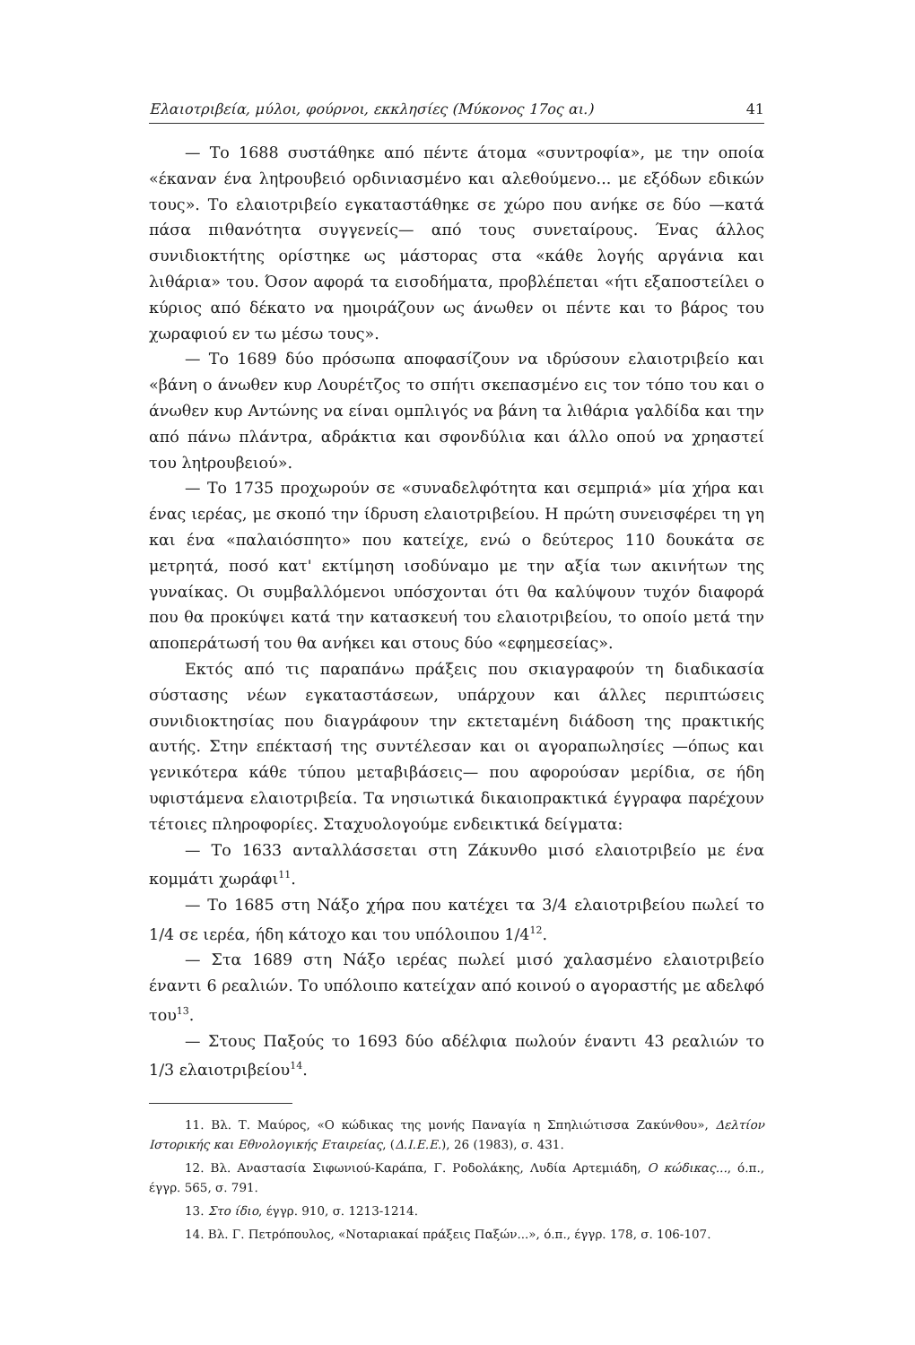Ελαιοτριβεία, μύλοι, φούρνοι, εκκλησίες (Μύκονος 17ος αι.) 41
— Το 1688 συστάθηκε από πέντε άτομα «συντροφία», με την οποία «έκαναν ένα ληtρουβειό ορδινιασμένο και αλεθούμενο... με εξόδων εδικών τους». Το ελαιοτριβείο εγκαταστάθηκε σε χώρο που ανήκε σε δύο —κατά πάσα πιθανότητα συγγενείς— από τους συνεταίρους. Ένας άλλος συνιδιοκτήτης ορίστηκε ως μάστορας στα «κάθε λογής αργάνια και λιθάρια» του. Όσον αφορά τα εισοδήματα, προβλέπεται «ήτι εξαποστείλει ο κύριος από δέκατο να ημοιράζουν ως άνωθεν οι πέντε και το βάρος του χωραφιού εν τω μέσω τους».
— Το 1689 δύο πρόσωπα αποφασίζουν να ιδρύσουν ελαιοτριβείο και «βάνη ο άνωθεν κυρ Λουρέτζος το σπήτι σκεπασμένο εις τον τόπο του και ο άνωθεν κυρ Αντώνης να είναι ομπλιγός να βάνη τα λιθάρια γαλδίδα και την από πάνω πλάντρα, αδράκτια και σφονδύλια και άλλο οπού να χρηαστεί του ληtρουβειού».
— Το 1735 προχωρούν σε «συναδελφότητα και σεμπριά» μία χήρα και ένας ιερέας, με σκοπό την ίδρυση ελαιοτριβείου. Η πρώτη συνεισφέρει τη γη και ένα «παλαιόσπητο» που κατείχε, ενώ ο δεύτερος 110 δουκάτα σε μετρητά, ποσό κατ' εκτίμηση ισοδύναμο με την αξία των ακινήτων της γυναίκας. Οι συμβαλλόμενοι υπόσχονται ότι θα καλύψουν τυχόν διαφορά που θα προκύψει κατά την κατασκευή του ελαιοτριβείου, το οποίο μετά την αποπεράτωσή του θα ανήκει και στους δύο «εφημεσείας».
Εκτός από τις παραπάνω πράξεις που σκιαγραφούν τη διαδικασία σύστασης νέων εγκαταστάσεων, υπάρχουν και άλλες περιπτώσεις συνιδιοκτησίας που διαγράφουν την εκτεταμένη διάδοση της πρακτικής αυτής. Στην επέκτασή της συντέλεσαν και οι αγοραπωλησίες —όπως και γενικότερα κάθε τύπου μεταβιβάσεις— που αφορούσαν μερίδια, σε ήδη υφιστάμενα ελαιοτριβεία. Τα νησιωτικά δικαιοπρακτικά έγγραφα παρέχουν τέτοιες πληροφορίες. Σταχυολογούμε ενδεικτικά δείγματα:
— Το 1633 ανταλλάσσεται στη Ζάκυνθο μισό ελαιοτριβείο με ένα κομμάτι χωράφι<sup>11</sup>.
— Το 1685 στη Νάξο χήρα που κατέχει τα 3/4 ελαιοτριβείου πωλεί το 1/4 σε ιερέα, ήδη κάτοχο και του υπόλοιπου 1/4<sup>12</sup>.
— Στα 1689 στη Νάξο ιερέας πωλεί μισό χαλασμένο ελαιοτριβείο έναντι 6 ρεαλιών. Το υπόλοιπο κατείχαν από κοινού ο αγοραστής με αδελφό του<sup>13</sup>.
— Στους Παξούς το 1693 δύο αδέλφια πωλούν έναντι 43 ρεαλιών το 1/3 ελαιοτριβείου<sup>14</sup>.
11. Βλ. Τ. Μαύρος, «Ο κώδικας της μονής Παναγία η Σπηλιώτισσα Ζακύνθου», Δελτίον Ιστορικής και Εθνολογικής Εταιρείας, (Δ.Ι.Ε.Ε.), 26 (1983), σ. 431.
12. Βλ. Αναστασία Σιφωνιού-Καράπα, Γ. Ροδολάκης, Λυδία Αρτεμιάδη, Ο κώδικας..., ό.π., έγγρ. 565, σ. 791.
13. Στο ίδιο, έγγρ. 910, σ. 1213-1214.
14. Βλ. Γ. Πετρόπουλος, «Νοταριακαί πράξεις Παξών...», ό.π., έγγρ. 178, σ. 106-107.